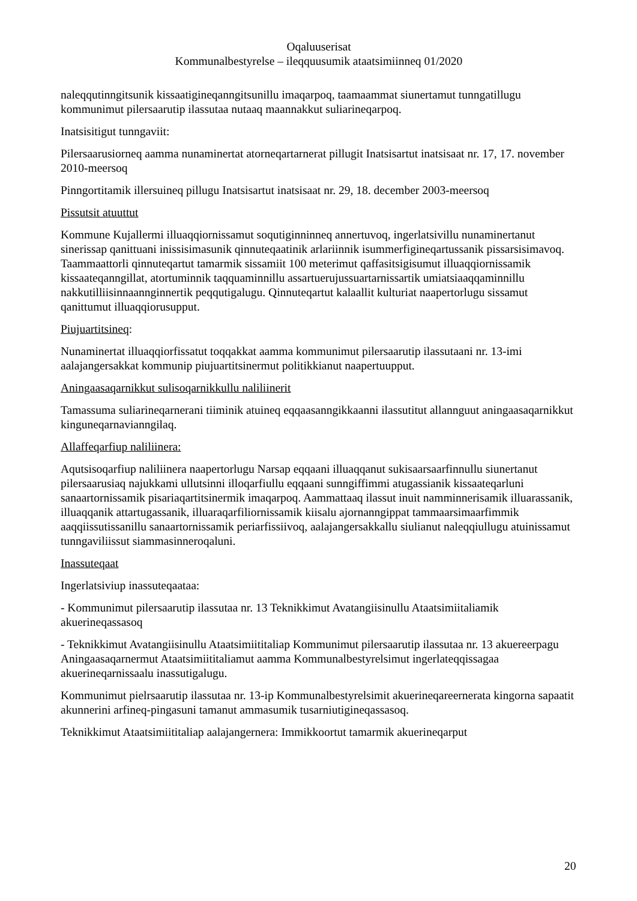Oqaluuserisat
Kommunalbestyrelse – ileqquusumik ataatsimiinneq 01/2020
naleqqutinngitsunik kissaatigineqanngitsunillu imaqarpoq, taamaammat siunertamut tunngatillugu kommunimut pilersaarutip ilassutaa nutaaq maannakkut suliarineqarpoq.
Inatsisitigut tunngaviit:
Pilersaarusiorneq aamma nunaminertat atorneqartarnerat pillugit Inatsisartut inatsisaat nr. 17, 17. november 2010-meersoq
Pinngortitamik illersuineq pillugu Inatsisartut inatsisaat nr. 29, 18. december 2003-meersoq
Pissutsit atuuttut
Kommune Kujallermi illuaqqiornissamut soqutiginninneq annertuvoq, ingerlatsivillu nunaminertanut sinerissap qanittuani inissisimasunik qinnuteqaatinik arlariinnik isummerfigineqartussanik pissarsisimavoq. Taammaattorli qinnuteqartut tamarmik sissamiit 100 meterimut qaffasitsigisumut illuaqqiornissamik kissaateqanngillat, atortuminnik taqquaminnillu assartuerujussuartarnissartik umiatsiaaqqaminnillu nakkutilliisinnaanngin­nertik peqqutigalugu. Qinnuteqartut kalaallit kulturiat naapertorlugu sissamut qanittumut illuaqqiorusupput.
Piujuartitsineq:
Nunaminertat illuaqqiorfissatut toqqakkat aamma kommunimut pilersaarutip ilassutaani nr. 13-imi aalajangersakkat kommunip piujuartitsinermut politikkianut naapertuupput.
Aningaasaqarnikkut sulisoqarnikkullu naliliinerit
Tamassuma suliarineqarnerani tiiminik atuineq eqqaasanngikkaanni ilassutitut allannguut aningaasaqarnikkut kinguneqarnavianngilaq.
Allaffeqarfiup naliliinera:
Aqutsisoqarfiup naliliinera naapertorlugu Narsap eqqaani illuaqqanut sukisaarsaarfinnullu siunertanut pilersaarusiaq najukkami ullutsinni illoqarfiullu eqqaani sunngiffimmi atugassianik kissaateqarluni sanaartornissamik pisariaqartitsinermik imaqarpoq. Aammattaaq ilassut inuit namminnerisamik illuarassanik, illuaqqanik attartugassanik, illuaraqarfiliornissamik kiisalu ajornanngippat tammaarsimaarfimmik aaqqiissutissanillu sanaartornissamik periarfissiivoq, aalajangersakkallu siulianut naleqqiullugu atuinissamut tunngaviliissut siammasinneroqaluni.
Inassuteqaat
Ingerlatsiviup inassuteqaataa:
- Kommunimut pilersaarutip ilassutaa nr. 13 Teknikkimut Avatangiisinullu Ataatsimiitaliamik akuerineqassasoq
- Teknikkimut Avatangiisinullu Ataatsimiititaliap Kommunimut pilersaarutip ilassutaa nr. 13 akuereerpagu Aningaasaqarnermut Ataatsimiititaliamut aamma Kommunalbestyrelsimut ingerlateqqissagaa akuerineqarnissaalu inassutigalugu.
Kommunimut pielrsaarutip ilassutaa nr. 13-ip Kommunalbestyrelsimit akuerineqareernerata kingorna sapaatit akunnerini arfineq-pingasuni tamanut ammasumik tusarniutigineqassasoq.
Teknikkimut Ataatsimiititaliap aalajangernera: Immikkoortut tamarmik akuerineqarput
20